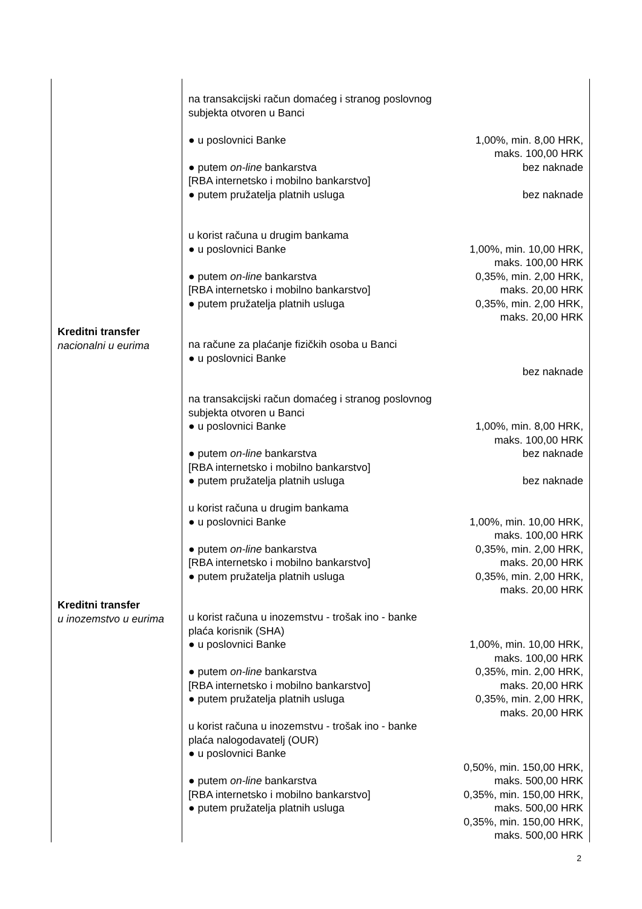| Kreditni transfer nacionalni u eurima | na transakcijski račun domaćeg i stranog poslovnog subjekta otvoren u Banci ● u poslovnici Banke ● putem on-line bankarstva [RBA internetsko i mobilno bankarstvo] ● putem pružatelja platnih usluga u korist računa u drugim bankama ● u poslovnici Banke ● putem on-line bankarstva [RBA internetsko i mobilno bankarstvo] ● putem pružatelja platnih usluga na račune za plaćanje fizičkih osoba u Banci ● u poslovnici Banke | 1,00%, min. 8,00 HRK, maks. 100,00 HRK bez naknade bez naknade 1,00%, min. 10,00 HRK, maks. 100,00 HRK 0,35%, min. 2,00 HRK, maks. 20,00 HRK 0,35%, min. 2,00 HRK, maks. 20,00 HRK bez naknade |
| Kreditni transfer u inozemstvo u eurima | na transakcijski račun domaćeg i stranog poslovnog subjekta otvoren u Banci ● u poslovnici Banke ● putem on-line bankarstva [RBA internetsko i mobilno bankarstvo] ● putem pružatelja platnih usluga u korist računa u drugim bankama ● u poslovnici Banke ● putem on-line bankarstva [RBA internetsko i mobilno bankarstvo] ● putem pružatelja platnih usluga u korist računa u inozemstvu - trošak ino - banke plaća korisnik (SHA) ● u poslovnici Banke ● putem on-line bankarstva [RBA internetsko i mobilno bankarstvo] ● putem pružatelja platnih usluga u korist računa u inozemstvu - trošak ino - banke plaća nalogodavatelj (OUR) ● u poslovnici Banke ● putem on-line bankarstva [RBA internetsko i mobilno bankarstvo] ● putem pružatelja platnih usluga | 1,00%, min. 8,00 HRK, maks. 100,00 HRK bez naknade bez naknade 1,00%, min. 10,00 HRK, maks. 100,00 HRK 0,35%, min. 2,00 HRK, maks. 20,00 HRK 0,35%, min. 2,00 HRK, maks. 20,00 HRK 1,00%, min. 10,00 HRK, maks. 100,00 HRK 0,35%, min. 2,00 HRK, maks. 20,00 HRK 0,35%, min. 2,00 HRK, maks. 20,00 HRK 0,50%, min. 150,00 HRK, maks. 500,00 HRK 0,35%, min. 150,00 HRK, maks. 500,00 HRK 0,35%, min. 150,00 HRK, maks. 500,00 HRK |
2